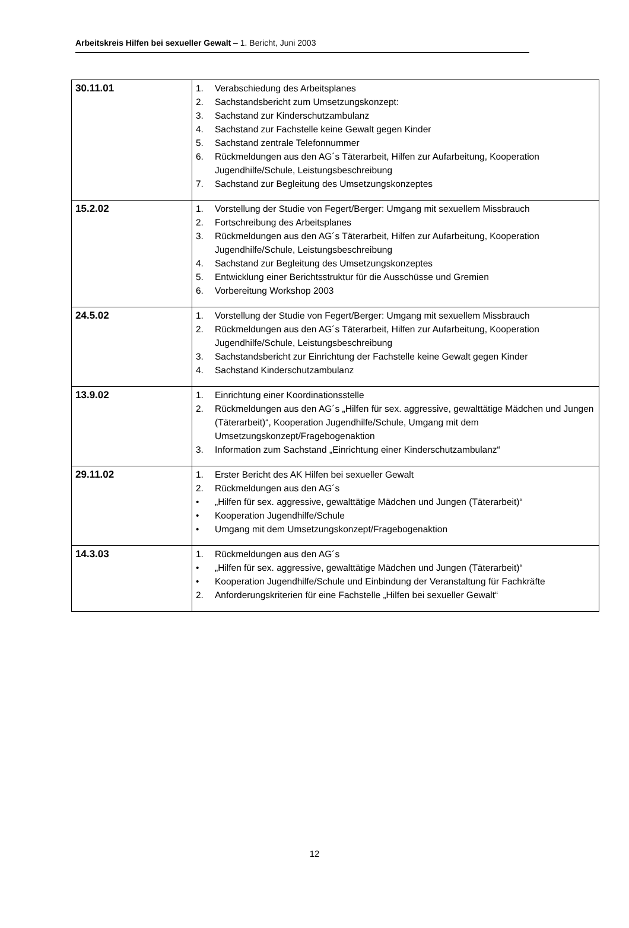Arbeitskreis Hilfen bei sexueller Gewalt – 1. Bericht, Juni 2003
| 30.11.01 | 1. Verabschiedung des Arbeitsplanes 2. Sachstandsbericht zum Umsetzungskonzept: 3. Sachstand zur Kinderschutzambulanz 4. Sachstand zur Fachstelle keine Gewalt gegen Kinder 5. Sachstand zentrale Telefonnummer 6. Rückmeldungen aus den AG´s Täterarbeit, Hilfen zur Aufarbeitung, Kooperation Jugendhilfe/Schule, Leistungsbeschreibung 7. Sachstand zur Begleitung des Umsetzungskonzeptes |
| 15.2.02 | 1. Vorstellung der Studie von Fegert/Berger: Umgang mit sexuellem Missbrauch 2. Fortschreibung des Arbeitsplanes 3. Rückmeldungen aus den AG´s Täterarbeit, Hilfen zur Aufarbeitung, Kooperation Jugendhilfe/Schule, Leistungsbeschreibung 4. Sachstand zur Begleitung des Umsetzungskonzeptes 5. Entwicklung einer Berichtsstruktur für die Ausschüsse und Gremien 6. Vorbereitung Workshop 2003 |
| 24.5.02 | 1. Vorstellung der Studie von Fegert/Berger: Umgang mit sexuellem Missbrauch 2. Rückmeldungen aus den AG´s Täterarbeit, Hilfen zur Aufarbeitung, Kooperation Jugendhilfe/Schule, Leistungsbeschreibung 3. Sachstandsbericht zur Einrichtung der Fachstelle keine Gewalt gegen Kinder 4. Sachstand Kinderschutzambulanz |
| 13.9.02 | 1. Einrichtung einer Koordinationsstelle 2. Rückmeldungen aus den AG´s „Hilfen für sex. aggressive, gewalttätige Mädchen und Jungen (Täterarbeit)“, Kooperation Jugendhilfe/Schule, Umgang mit dem Umsetzungskonzept/Fragebogenaktion 3. Information zum Sachstand „Einrichtung einer Kinderschutzambulanz“ |
| 29.11.02 | 1. Erster Bericht des AK Hilfen bei sexueller Gewalt 2. Rückmeldungen aus den AG´s • „Hilfen für sex. aggressive, gewalttätige Mädchen und Jungen (Täterarbeit)“ • Kooperation Jugendhilfe/Schule • Umgang mit dem Umsetzungskonzept/Fragebogenaktion |
| 14.3.03 | 1. Rückmeldungen aus den AG´s • „Hilfen für sex. aggressive, gewalttätige Mädchen und Jungen (Täterarbeit)“ • Kooperation Jugendhilfe/Schule und Einbindung der Veranstaltung für Fachkräfte 2. Anforderungskriterien für eine Fachstelle „Hilfen bei sexueller Gewalt“ |
12